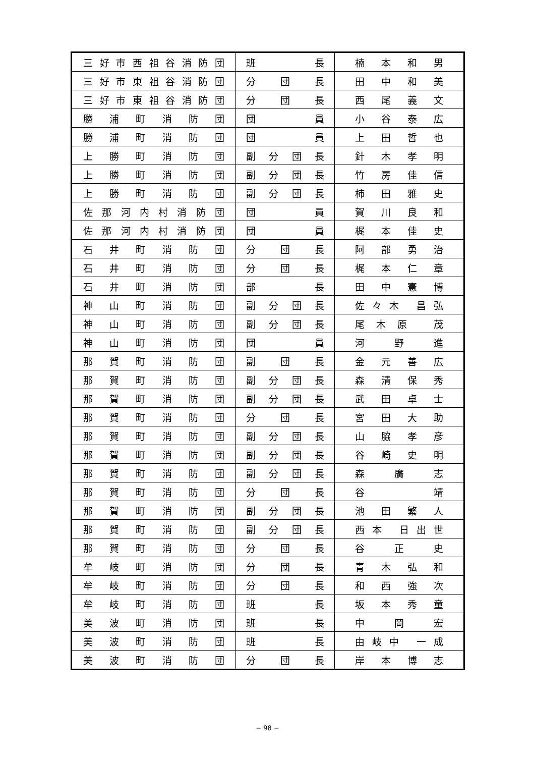| 三好市西祖谷消防団 | 班 長 | 楠 本 和 男 |
| 三好市東祖谷消防団 | 分 団 長 | 田 中 和 美 |
| 三好市東祖谷消防団 | 分 団 長 | 西 尾 義 文 |
| 勝 浦 町 消 防 団 | 団 員 | 小 谷 泰 広 |
| 勝 浦 町 消 防 団 | 団 員 | 上 田 哲 也 |
| 上 勝 町 消 防 団 | 副 分 団 長 | 針 木 孝 明 |
| 上 勝 町 消 防 団 | 副 分 団 長 | 竹 房 佳 信 |
| 上 勝 町 消 防 団 | 副 分 団 長 | 柿 田 雅 史 |
| 佐那河内村消防団 | 団 員 | 賀 川 良 和 |
| 佐那河内村消防団 | 団 員 | 梶 本 佳 史 |
| 石 井 町 消 防 団 | 分 団 長 | 阿 部 勇 治 |
| 石 井 町 消 防 団 | 分 団 長 | 梶 本 仁 章 |
| 石 井 町 消 防 団 | 部 長 | 田 中 憲 博 |
| 神 山 町 消 防 団 | 副 分 団 長 | 佐々木 昌弘 |
| 神 山 町 消 防 団 | 副 分 団 長 | 尾木原 茂 |
| 神 山 町 消 防 団 | 団 員 | 河 野 進 |
| 那 賀 町 消 防 団 | 副 団 長 | 金 元 善 広 |
| 那 賀 町 消 防 団 | 副 分 団 長 | 森 清 保 秀 |
| 那 賀 町 消 防 団 | 副 分 団 長 | 武 田 卓 士 |
| 那 賀 町 消 防 団 | 分 団 長 | 宮 田 大 助 |
| 那 賀 町 消 防 団 | 副 分 団 長 | 山 脇 孝 彦 |
| 那 賀 町 消 防 団 | 副 分 団 長 | 谷 崎 史 明 |
| 那 賀 町 消 防 団 | 副 分 団 長 | 森 廣 志 |
| 那 賀 町 消 防 団 | 分 団 長 | 谷 靖 |
| 那 賀 町 消 防 団 | 副 分 団 長 | 池 田 繁 人 |
| 那 賀 町 消 防 団 | 副 分 団 長 | 西本 日出世 |
| 那 賀 町 消 防 団 | 分 団 長 | 谷 正 史 |
| 牟 岐 町 消 防 団 | 分 団 長 | 青 木 弘 和 |
| 牟 岐 町 消 防 団 | 分 団 長 | 和 西 強 次 |
| 牟 岐 町 消 防 団 | 班 長 | 坂 本 秀 童 |
| 美 波 町 消 防 団 | 班 長 | 中 岡 宏 |
| 美 波 町 消 防 団 | 班 長 | 由岐中 一成 |
| 美 波 町 消 防 団 | 分 団 長 | 岸 本 博 志 |
− 98 −